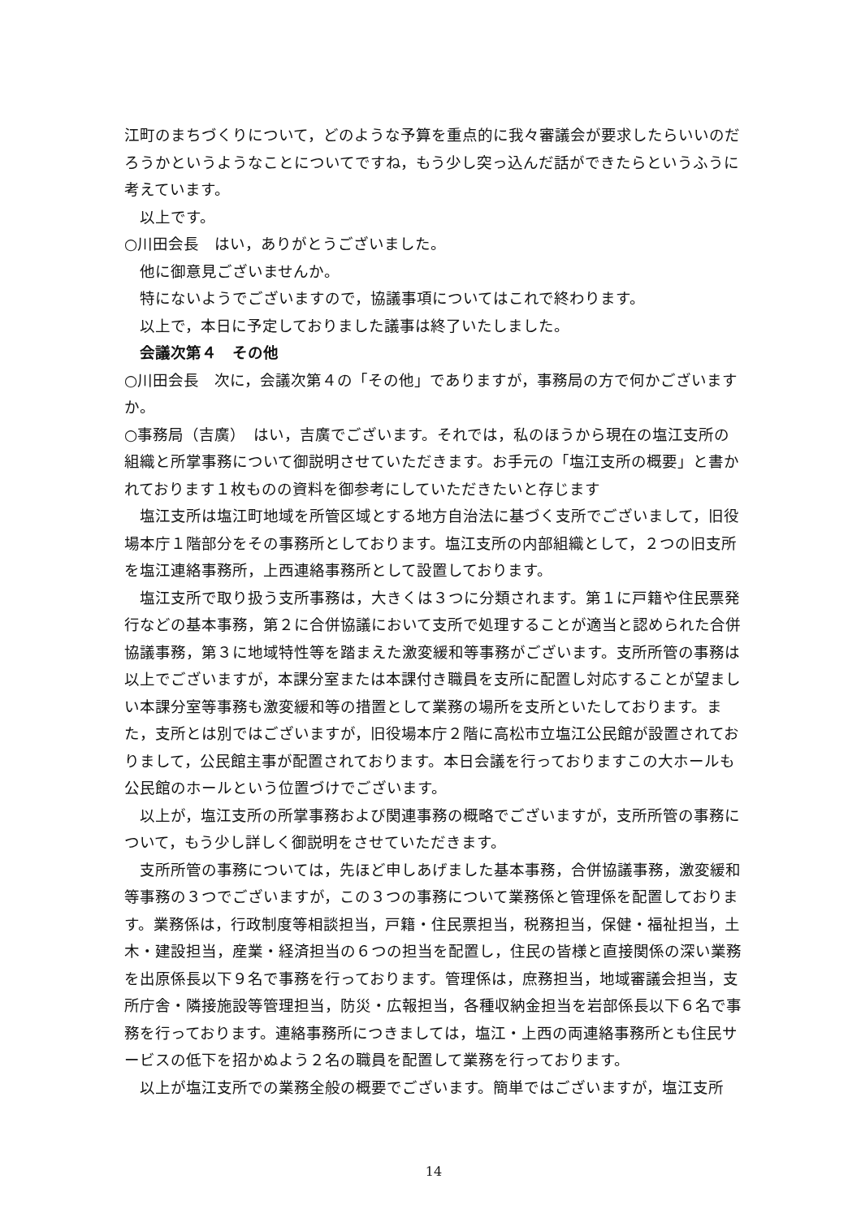江町のまちづくりについて，どのような予算を重点的に我々審議会が要求したらいいのだろうかというようなことについてですね，もう少し突っ込んだ話ができたらというふうに考えています。
以上です。
○川田会長　はい，ありがとうございました。
他に御意見ございませんか。
特にないようでございますので，協議事項についてはこれで終わります。
以上で，本日に予定しておりました議事は終了いたしました。
会議次第４　その他
○川田会長　次に，会議次第４の「その他」でありますが，事務局の方で何かございますか。
○事務局（吉廣）　はい，吉廣でございます。それでは，私のほうから現在の塩江支所の組織と所掌事務について御説明させていただきます。お手元の「塩江支所の概要」と書かれております１枚ものの資料を御参考にしていただきたいと存じます
塩江支所は塩江町地域を所管区域とする地方自治法に基づく支所でございまして，旧役場本庁１階部分をその事務所としております。塩江支所の内部組織として，２つの旧支所を塩江連絡事務所，上西連絡事務所として設置しております。
塩江支所で取り扱う支所事務は，大きくは３つに分類されます。第１に戸籍や住民票発行などの基本事務，第２に合併協議において支所で処理することが適当と認められた合併協議事務，第３に地域特性等を踏まえた激変緩和等事務がございます。支所所管の事務は以上でございますが，本課分室または本課付き職員を支所に配置し対応することが望ましい本課分室等事務も激変緩和等の措置として業務の場所を支所といたしております。また，支所とは別ではございますが，旧役場本庁２階に高松市立塩江公民館が設置されておりまして，公民館主事が配置されております。本日会議を行っておりますこの大ホールも公民館のホールという位置づけでございます。
以上が，塩江支所の所掌事務および関連事務の概略でございますが，支所所管の事務について，もう少し詳しく御説明をさせていただきます。
支所所管の事務については，先ほど申しあげました基本事務，合併協議事務，激変緩和等事務の３つでございますが，この３つの事務について業務係と管理係を配置しております。業務係は，行政制度等相談担当，戸籍・住民票担当，税務担当，保健・福祉担当，土木・建設担当，産業・経済担当の６つの担当を配置し，住民の皆様と直接関係の深い業務を出原係長以下９名で事務を行っております。管理係は，庶務担当，地域審議会担当，支所庁舎・隣接施設等管理担当，防災・広報担当，各種収納金担当を岩部係長以下６名で事務を行っております。連絡事務所につきましては，塩江・上西の両連絡事務所とも住民サービスの低下を招かぬよう２名の職員を配置して業務を行っております。
以上が塩江支所での業務全般の概要でございます。簡単ではございますが，塩江支所
14